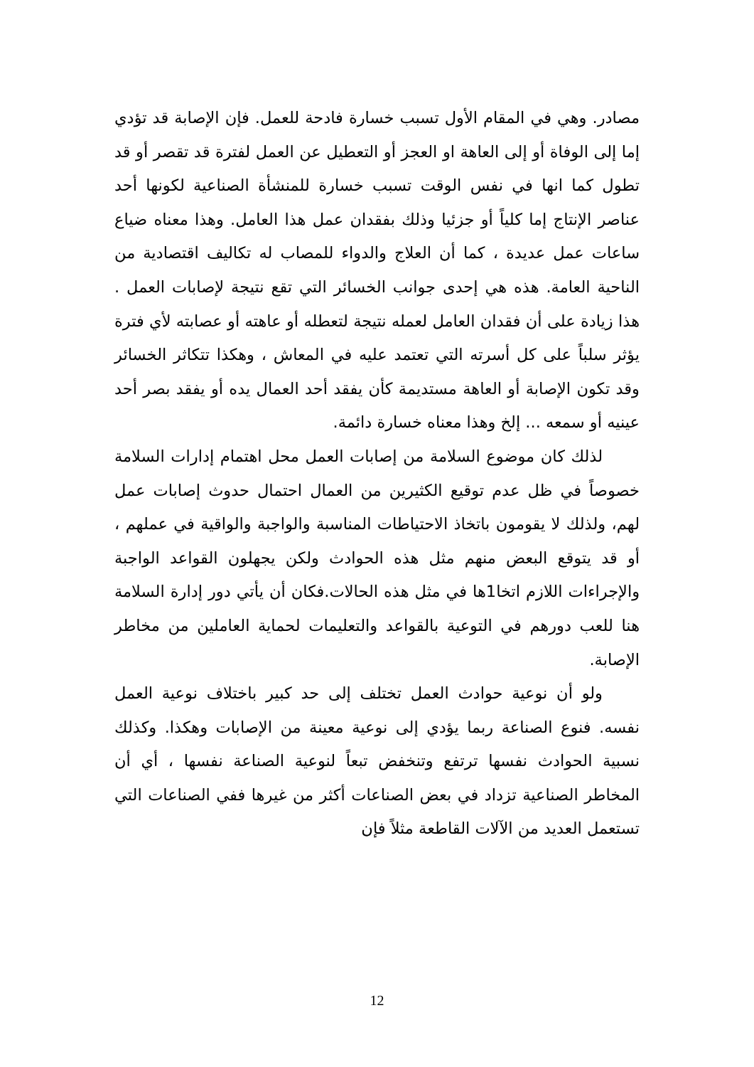مصادر. وهي في المقام الأول تسبب خسارة فادحة للعمل. فإن الإصابة قد تؤدي إما إلى الوفاة أو إلى العاهة او العجز أو التعطيل عن العمل لفترة قد تقصر أو قد تطول كما انها في نفس الوقت تسبب خسارة للمنشأة الصناعية لكونها أحد عناصر الإنتاج إما كلياً أو جزئيا وذلك بفقدان عمل هذا العامل. وهذا معناه ضياع ساعات عمل عديدة ، كما أن العلاج والدواء للمصاب له تكاليف اقتصادية من الناحية العامة. هذه هي إحدى جوانب الخسائر التي تقع نتيجة لإصابات العمل . هذا زيادة على أن فقدان العامل لعمله نتيجة لتعطله أو عاهته أو عصابته لأي فترة يؤثر سلباً على كل أسرته التي تعتمد عليه في المعاش ، وهكذا تتكاثر الخسائر وقد تكون الإصابة أو العاهة مستديمة كأن يفقد أحد العمال يده أو يفقد بصر أحد عينيه أو سمعه ... إلخ وهذا معناه خسارة دائمة.
لذلك كان موضوع السلامة من إصابات العمل محل اهتمام إدارات السلامة خصوصاً في ظل عدم توقيع الكثيرين من العمال احتمال حدوث إصابات عمل لهم، ولذلك لا يقومون باتخاذ الاحتياطات المناسبة والواجبة والواقية في عملهم ، أو قد يتوقع البعض منهم مثل هذه الحوادث ولكن يجهلون القواعد الواجبة والإجراءات اللازم اتخا1ها في مثل هذه الحالات.فكان أن يأتي دور إدارة السلامة هنا للعب دورهم في التوعية بالقواعد والتعليمات لحماية العاملين من مخاطر الإصابة.
ولو أن نوعية حوادث العمل تختلف إلى حد كبير باختلاف نوعية العمل نفسه. فنوع الصناعة ربما يؤدي إلى نوعية معينة من الإصابات وهكذا. وكذلك نسبية الحوادث نفسها ترتفع وتنخفض تبعاً لنوعية الصناعة نفسها ، أي أن المخاطر الصناعية تزداد في بعض الصناعات أكثر من غيرها ففي الصناعات التي تستعمل العديد من الآلات القاطعة مثلاً فإن
12